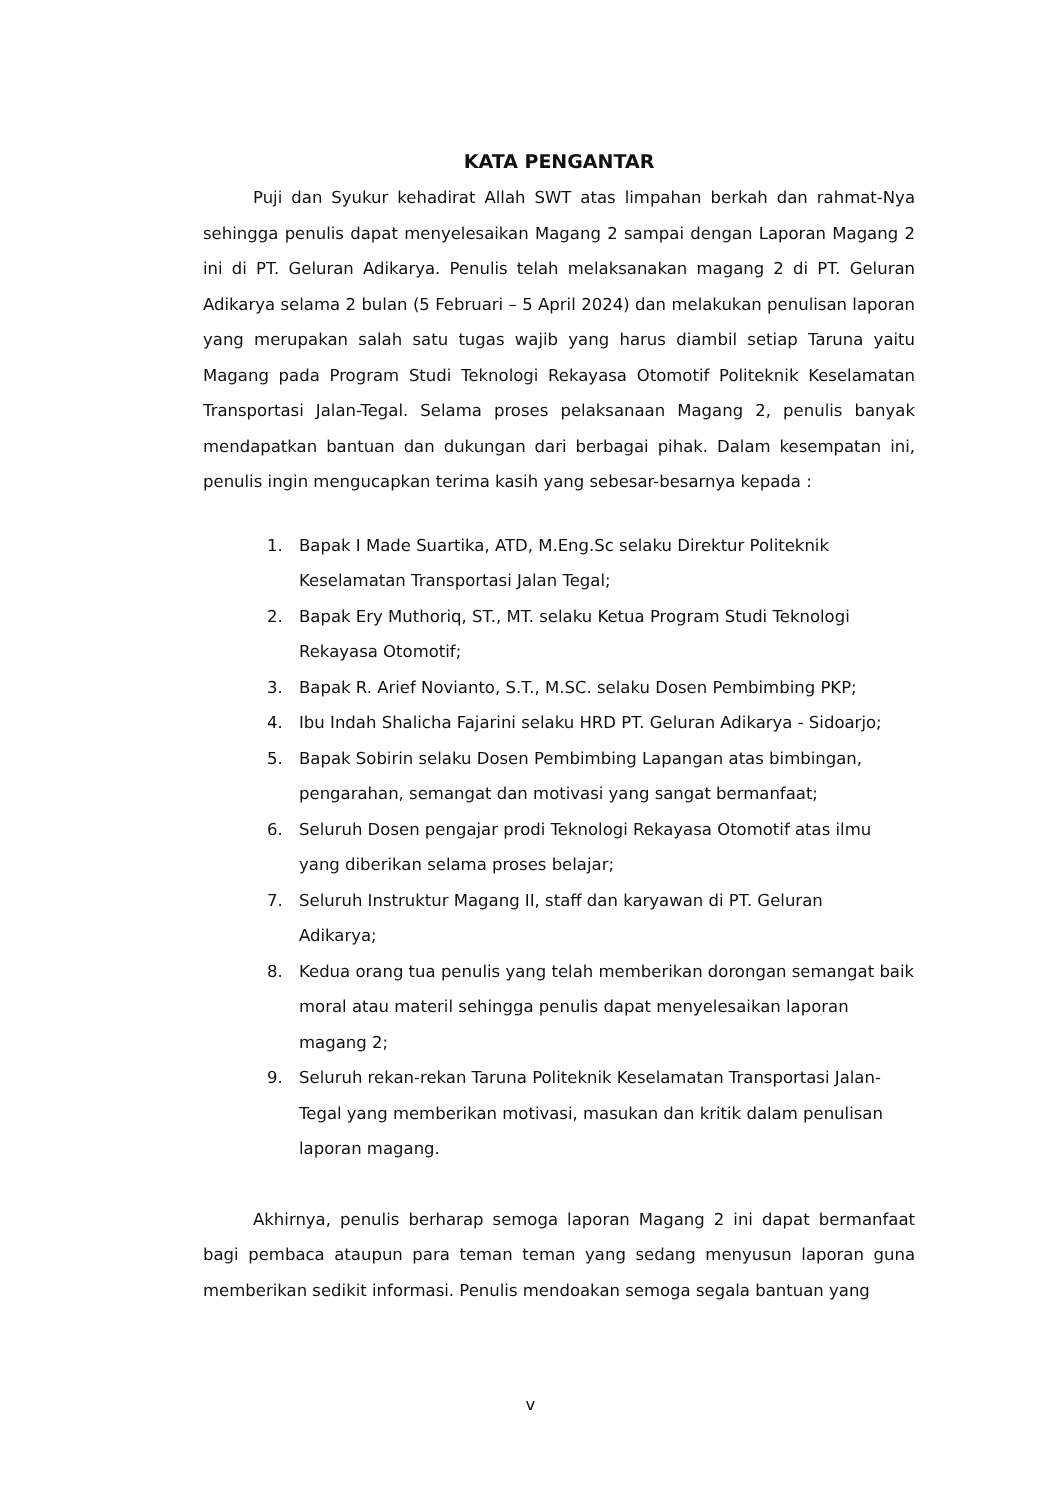KATA PENGANTAR
Puji dan Syukur kehadirat Allah SWT atas limpahan berkah dan rahmat-Nya sehingga penulis dapat menyelesaikan Magang 2 sampai dengan Laporan Magang 2 ini di PT. Geluran Adikarya. Penulis telah melaksanakan magang 2 di PT. Geluran Adikarya selama 2 bulan (5 Februari – 5 April 2024) dan melakukan penulisan laporan yang merupakan salah satu tugas wajib yang harus diambil setiap Taruna yaitu Magang pada Program Studi Teknologi Rekayasa Otomotif Politeknik Keselamatan Transportasi Jalan-Tegal. Selama proses pelaksanaan Magang 2, penulis banyak mendapatkan bantuan dan dukungan dari berbagai pihak. Dalam kesempatan ini, penulis ingin mengucapkan terima kasih yang sebesar-besarnya kepada :
1. Bapak I Made Suartika, ATD, M.Eng.Sc selaku Direktur Politeknik
Keselamatan Transportasi Jalan Tegal;
2. Bapak Ery Muthoriq, ST., MT. selaku Ketua Program Studi Teknologi
Rekayasa Otomotif;
3. Bapak R. Arief Novianto, S.T., M.SC. selaku Dosen Pembimbing PKP;
4. Ibu Indah Shalicha Fajarini selaku HRD PT. Geluran Adikarya - Sidoarjo;
5. Bapak Sobirin selaku Dosen Pembimbing Lapangan atas bimbingan,
pengarahan, semangat dan motivasi yang sangat bermanfaat;
6. Seluruh Dosen pengajar prodi Teknologi Rekayasa Otomotif atas ilmu
yang diberikan selama proses belajar;
7. Seluruh Instruktur Magang II, staff dan karyawan di PT. Geluran
Adikarya;
8. Kedua orang tua penulis yang telah memberikan dorongan semangat baik
moral atau materil sehingga penulis dapat menyelesaikan laporan
magang 2;
9. Seluruh rekan-rekan Taruna Politeknik Keselamatan Transportasi Jalan-
Tegal yang memberikan motivasi, masukan dan kritik dalam penulisan
laporan magang.
Akhirnya, penulis berharap semoga laporan Magang 2 ini dapat bermanfaat bagi pembaca ataupun para teman teman yang sedang menyusun laporan guna memberikan sedikit informasi. Penulis mendoakan semoga segala bantuan yang
v